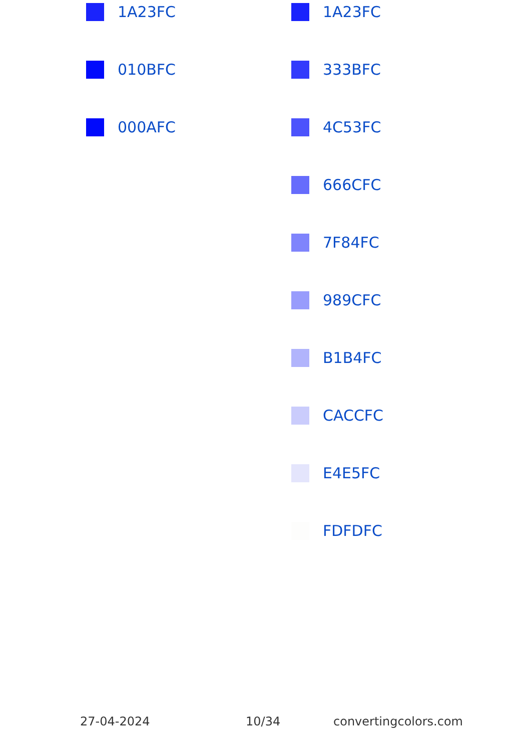1A23FC
010BFC
000AFC
1A23FC
333BFC
4C53FC
666CFC
7F84FC
989CFC
B1B4FC
CACCFC
E4E5FC
FDFDFC
27-04-2024 10/34 convertingcolors.com